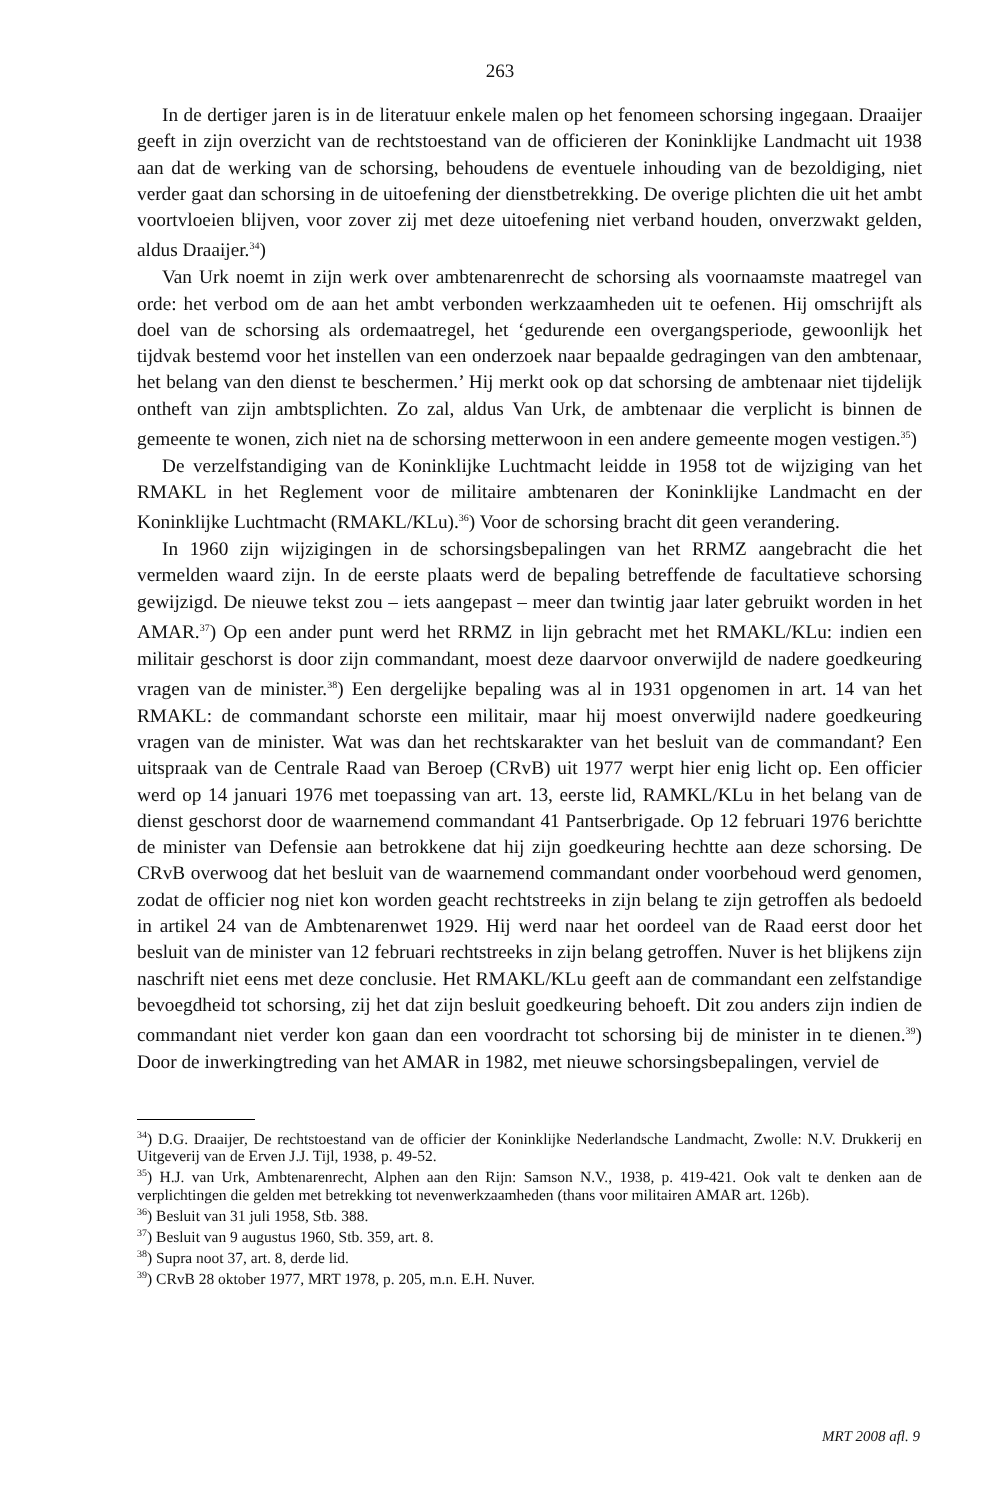263
In de dertiger jaren is in de literatuur enkele malen op het fenomeen schorsing ingegaan. Draaijer geeft in zijn overzicht van de rechtstoestand van de officieren der Koninklijke Landmacht uit 1938 aan dat de werking van de schorsing, behoudens de eventuele inhouding van de bezoldiging, niet verder gaat dan schorsing in de uitoefening der dienstbetrekking. De overige plichten die uit het ambt voortvloeien blijven, voor zover zij met deze uitoefening niet verband houden, onverzwakt gelden, aldus Draaijer.<sup>34</sup>)
Van Urk noemt in zijn werk over ambtenarenrecht de schorsing als voornaamste maatregel van orde: het verbod om de aan het ambt verbonden werkzaamheden uit te oefenen. Hij omschrijft als doel van de schorsing als ordemaatregel, het ‘gedurende een overgangsperiode, gewoonlijk het tijdvak bestemd voor het instellen van een onderzoek naar bepaalde gedragingen van den ambtenaar, het belang van den dienst te beschermen.’ Hij merkt ook op dat schorsing de ambtenaar niet tijdelijk ontheft van zijn ambtsplichten. Zo zal, aldus Van Urk, de ambtenaar die verplicht is binnen de gemeente te wonen, zich niet na de schorsing metterwoon in een andere gemeente mogen vestigen.<sup>35</sup>)
De verzelfstandiging van de Koninklijke Luchtmacht leidde in 1958 tot de wijziging van het RMAKL in het Reglement voor de militaire ambtenaren der Koninklijke Landmacht en der Koninklijke Luchtmacht (RMAKL/KLu).<sup>36</sup>) Voor de schorsing bracht dit geen verandering.
In 1960 zijn wijzigingen in de schorsingsbepalingen van het RRMZ aangebracht die het vermelden waard zijn. In de eerste plaats werd de bepaling betreffende de facultatieve schorsing gewijzigd. De nieuwe tekst zou – iets aangepast – meer dan twintig jaar later gebruikt worden in het AMAR.<sup>37</sup>) Op een ander punt werd het RRMZ in lijn gebracht met het RMAKL/KLu: indien een militair geschorst is door zijn commandant, moest deze daarvoor onverwijld de nadere goedkeuring vragen van de minister.<sup>38</sup>) Een dergelijke bepaling was al in 1931 opgenomen in art. 14 van het RMAKL: de commandant schorste een militair, maar hij moest onverwijld nadere goedkeuring vragen van de minister. Wat was dan het rechtskarakter van het besluit van de commandant? Een uitspraak van de Centrale Raad van Beroep (CRvB) uit 1977 werpt hier enig licht op. Een officier werd op 14 januari 1976 met toepassing van art. 13, eerste lid, RAMKL/KLu in het belang van de dienst geschorst door de waarnemend commandant 41 Pantserbrigade. Op 12 februari 1976 berichtte de minister van Defensie aan betrokkene dat hij zijn goedkeuring hechtte aan deze schorsing. De CRvB overwoog dat het besluit van de waarnemend commandant onder voorbehoud werd genomen, zodat de officier nog niet kon worden geacht rechtstreeks in zijn belang te zijn getroffen als bedoeld in artikel 24 van de Ambtenarenwet 1929. Hij werd naar het oordeel van de Raad eerst door het besluit van de minister van 12 februari rechtstreeks in zijn belang getroffen. Nuver is het blijkens zijn naschrift niet eens met deze conclusie. Het RMAKL/KLu geeft aan de commandant een zelfstandige bevoegdheid tot schorsing, zij het dat zijn besluit goedkeuring behoeft. Dit zou anders zijn indien de commandant niet verder kon gaan dan een voordracht tot schorsing bij de minister in te dienen.<sup>39</sup>) Door de inwerkingtreding van het AMAR in 1982, met nieuwe schorsingsbepalingen, verviel de
<sup>34</sup>) D.G. Draaijer, De rechtstoestand van de officier der Koninklijke Nederlandsche Landmacht, Zwolle: N.V. Drukkerij en Uitgeverij van de Erven J.J. Tijl, 1938, p. 49-52.
<sup>35</sup>) H.J. van Urk, Ambtenarenrecht, Alphen aan den Rijn: Samson N.V., 1938, p. 419-421. Ook valt te denken aan de verplichtingen die gelden met betrekking tot nevenwerkzaamheden (thans voor militairen AMAR art. 126b).
<sup>36</sup>) Besluit van 31 juli 1958, Stb. 388.
<sup>37</sup>) Besluit van 9 augustus 1960, Stb. 359, art. 8.
<sup>38</sup>) Supra noot 37, art. 8, derde lid.
<sup>39</sup>) CRvB 28 oktober 1977, MRT 1978, p. 205, m.n. E.H. Nuver.
MRT 2008 afl. 9